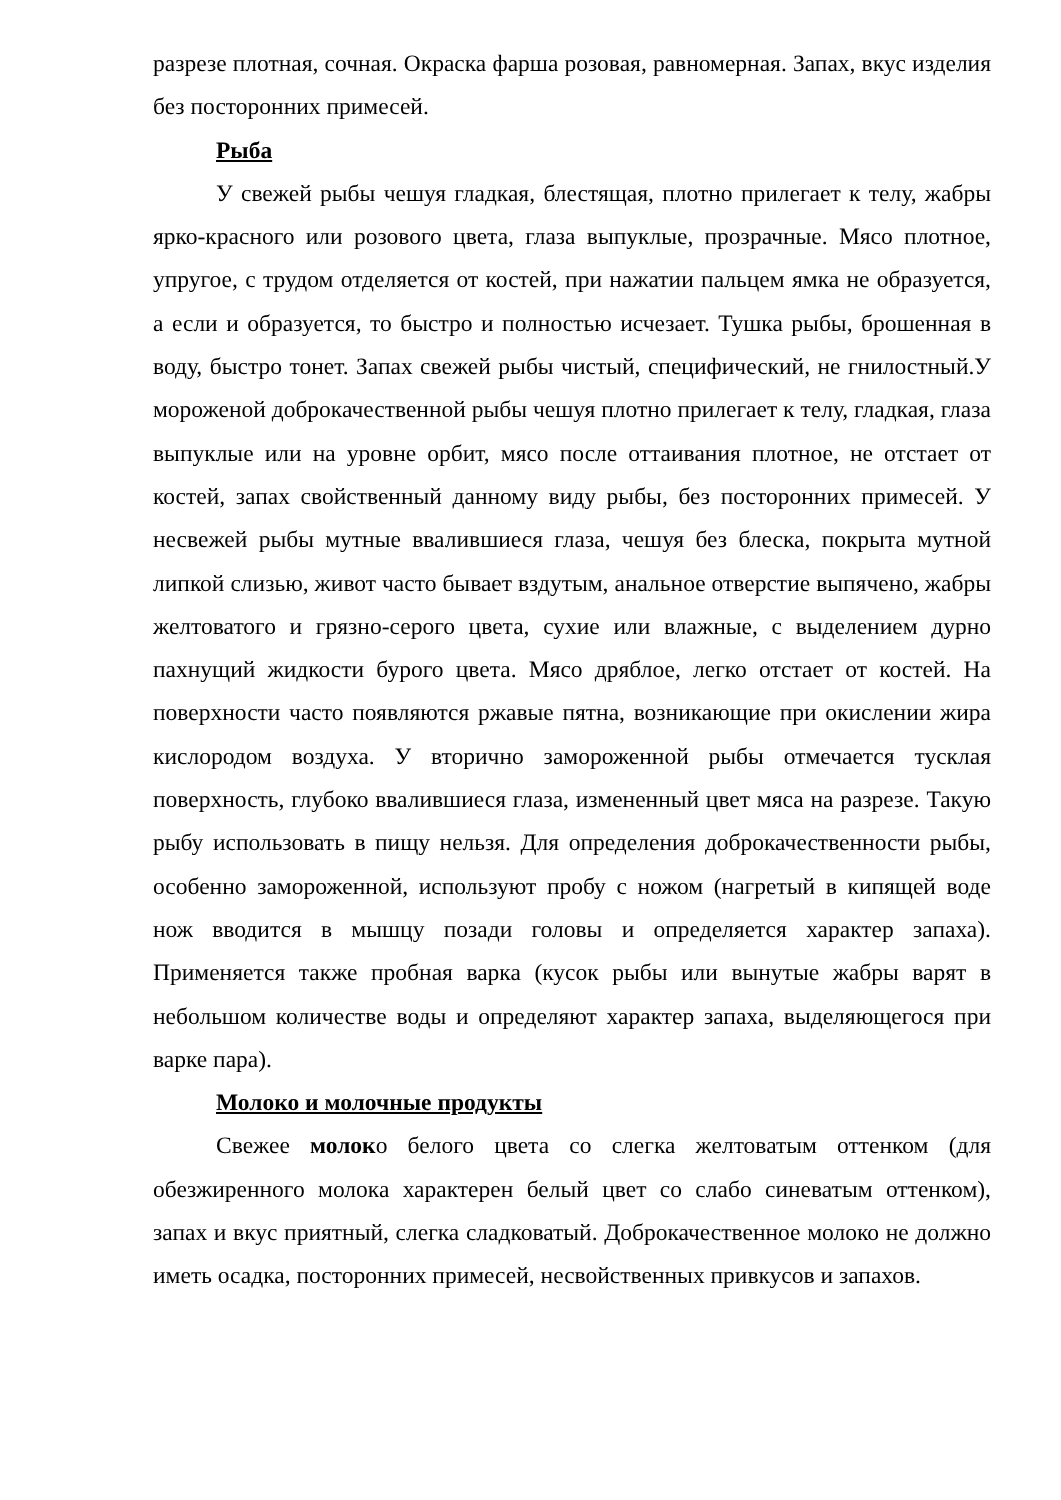разрезе плотная, сочная. Окраска фарша розовая, равномерная. Запах, вкус изделия без посторонних примесей.
Рыба
У свежей рыбы чешуя гладкая, блестящая, плотно прилегает к телу, жабры ярко-красного или розового цвета, глаза выпуклые, прозрачные. Мясо плотное, упругое, с трудом отделяется от костей, при нажатии пальцем ямка не образуется, а если и образуется, то быстро и полностью исчезает. Тушка рыбы, брошенная в воду, быстро тонет. Запах свежей рыбы чистый, специфический, не гнилостный.У мороженой доброкачественной рыбы чешуя плотно прилегает к телу, гладкая, глаза выпуклые или на уровне орбит, мясо после оттаивания плотное, не отстает от костей, запах свойственный данному виду рыбы, без посторонних примесей. У несвежей рыбы мутные ввалившиеся глаза, чешуя без блеска, покрыта мутной липкой слизью, живот часто бывает вздутым, анальное отверстие выпячено, жабры желтоватого и грязно-серого цвета, сухие или влажные, с выделением дурно пахнущий жидкости бурого цвета. Мясо дряблое, легко отстает от костей. На поверхности часто появляются ржавые пятна, возникающие при окислении жира кислородом воздуха. У вторично замороженной рыбы отмечается тусклая поверхность, глубоко ввалившиеся глаза, измененный цвет мяса на разрезе. Такую рыбу использовать в пищу нельзя. Для определения доброкачественности рыбы, особенно замороженной, используют пробу с ножом (нагретый в кипящей воде нож вводится в мышцу позади головы и определяется характер запаха). Применяется также пробная варка (кусок рыбы или вынутые жабры варят в небольшом количестве воды и определяют характер запаха, выделяющегося при варке пара).
Молоко и молочные продукты
Свежее молоко белого цвета со слегка желтоватым оттенком (для обезжиренного молока характерен белый цвет со слабо синеватым оттенком), запах и вкус приятный, слегка сладковатый. Доброкачественное молоко не должно иметь осадка, посторонних примесей, несвойственных привкусов и запахов.